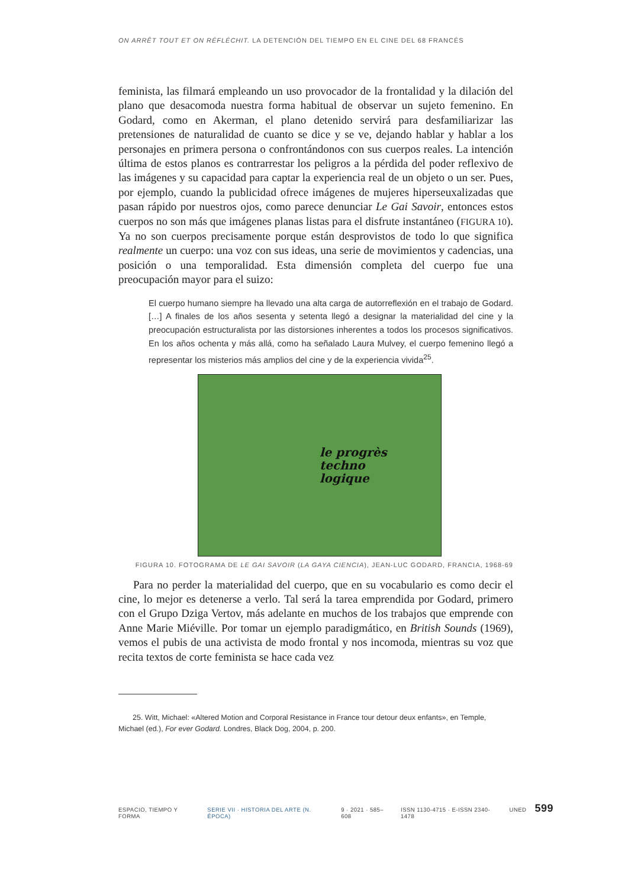ON ARRÊT TOUT ET ON RÉFLÉCHIT. LA DETENCIÓN DEL TIEMPO EN EL CINE DEL 68 FRANCÉS
feminista, las filmará empleando un uso provocador de la frontalidad y la dilación del plano que desacomoda nuestra forma habitual de observar un sujeto femenino. En Godard, como en Akerman, el plano detenido servirá para desfamiliarizar las pretensiones de naturalidad de cuanto se dice y se ve, dejando hablar y hablar a los personajes en primera persona o confrontándonos con sus cuerpos reales. La intención última de estos planos es contrarrestar los peligros a la pérdida del poder reflexivo de las imágenes y su capacidad para captar la experiencia real de un objeto o un ser. Pues, por ejemplo, cuando la publicidad ofrece imágenes de mujeres hiperseuxalizadas que pasan rápido por nuestros ojos, como parece denunciar Le Gai Savoir, entonces estos cuerpos no son más que imágenes planas listas para el disfrute instantáneo (FIGURA 10). Ya no son cuerpos precisamente porque están desprovistos de todo lo que significa realmente un cuerpo: una voz con sus ideas, una serie de movimientos y cadencias, una posición o una temporalidad. Esta dimensión completa del cuerpo fue una preocupación mayor para el suizo:
El cuerpo humano siempre ha llevado una alta carga de autorreflexión en el trabajo de Godard. […] A finales de los años sesenta y setenta llegó a designar la materialidad del cine y la preocupación estructuralista por las distorsiones inherentes a todos los procesos significativos. En los años ochenta y más allá, como ha señalado Laura Mulvey, el cuerpo femenino llegó a representar los misterios más amplios del cine y de la experiencia vivida<sup>25</sup>.
le progrès
techno
logique
FIGURA 10. FOTOGRAMA DE LE GAI SAVOIR (LA GAYA CIENCIA), JEAN-LUC GODARD, FRANCIA, 1968-69
Para no perder la materialidad del cuerpo, que en su vocabulario es como decir el cine, lo mejor es detenerse a verlo. Tal será la tarea emprendida por Godard, primero con el Grupo Dziga Vertov, más adelante en muchos de los trabajos que emprende con Anne Marie Miéville. Por tomar un ejemplo paradigmático, en British Sounds (1969), vemos el pubis de una activista de modo frontal y nos incomoda, mientras su voz que recita textos de corte feminista se hace cada vez
25. Witt, Michael: «Altered Motion and Corporal Resistance in France tour detour deux enfants», en Temple, Michael (ed.), For ever Godard. Londres, Black Dog, 2004, p. 200.
ESPACIO, TIEMPO Y FORMA SERIE VII · HISTORIA DEL ARTE (N. ÉPOCA) 9 · 2021 · 585–608 ISSN 1130-4715 · E-ISSN 2340-1478 UNED 599